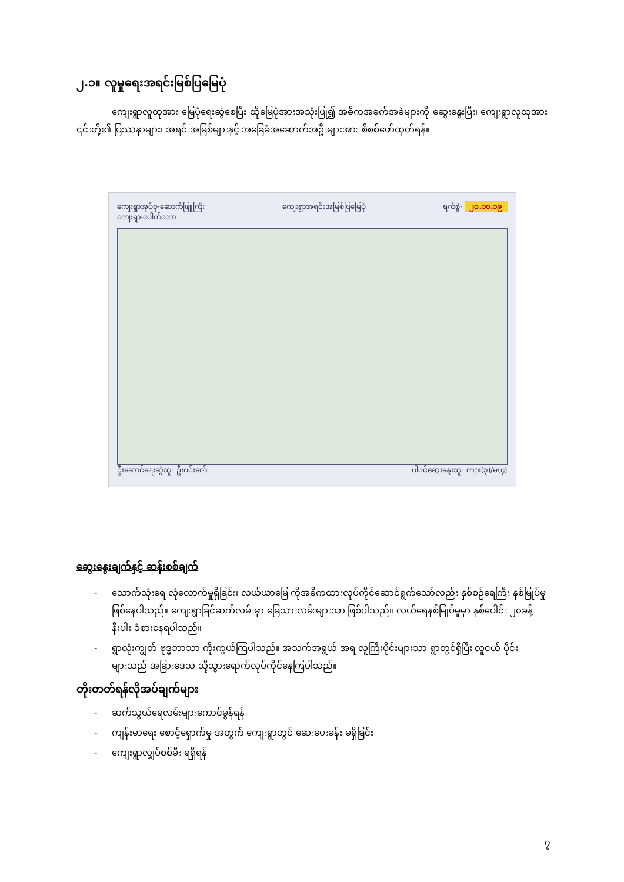၂.၁။ လူမှုရေးအရင်းမြစ်ပြမြေပုံ
ကျေးရွာလူထုအား မြေပုံရေးဆွဲစေပြီး ထိုမြေပုံအားအသုံးပြု၍ အဓိကအခက်အခဲများကို ဆွေးနွေးပြီး၊ ကျေးရွာလူထုအား ၎င်းတို့၏ ပြဿနာများ၊ အရင်းအမြစ်များနှင့် အခြေခံအဆောက်အဦးများအား စိစစ်ဖော်ထုတ်ရန်။
ကျေးရွာအုပ်စု-ဆောက်ဖြူကြီး
ကျေးရွာ-ပေါက်တော
ကျေးရွာအရင်းအမြစ်ပြမြေပုံ ရက်စွဲ- ၂၀.၁၀.၁၉
ဦးဆောင်ရေးဆွဲသူ- ဦးဝင်းဇော် ပါဝင်ဆွေးနွေးသူ- ကျား(၃)/မ(၄)
ဆွေးနွေးချက်နှင့် ဆန်းစစ်ချက်
- သောက်သုံးရေ လုံလောက်မှုရှိခြင်း၊ လယ်ယာမြေ ကိုအဓိကထားလုပ်ကိုင်ဆောင်ရွက်သော်လည်း နှစ်စဉ်ရေကြီး နစ်မြုပ်မှု ဖြစ်နေပါသည်။ ကျေးရွာခြင်ဆက်လမ်းမှာ မြေသားလမ်းများသာ ဖြစ်ပါသည်။ လယ်ရေနစ်မြုပ်မှုမှာ နှစ်ပေါင်း ၂၀ခန့် နီးပါး ခံစားနေရပါသည်။
- ရွာလုံးကျွတ် ဗုဒ္ဓဘာသာ ကိုးကွယ်ကြပါသည်။ အသက်အရွယ် အရ လူကြီးပိုင်းများသာ ရွာတွင်ရှိပြီး လူငယ် ပိုင်းများသည် အခြားဒေသ သို့သွားရောက်လုပ်ကိုင်နေကြပါသည်။
တိုးတတ်ရန်လိုအပ်ချက်များ
- ဆက်သွယ်ရေလမ်းများကောင်မွန်ရန်
- ကျန်းမာရေး စောင့်ရှောက်မှု အတွက် ကျေးရွာတွင် ဆေးပေးခန်း မရှိခြင်း
- ကျေးရွာလျှပ်စစ်မီး ရရှိရန်
၇